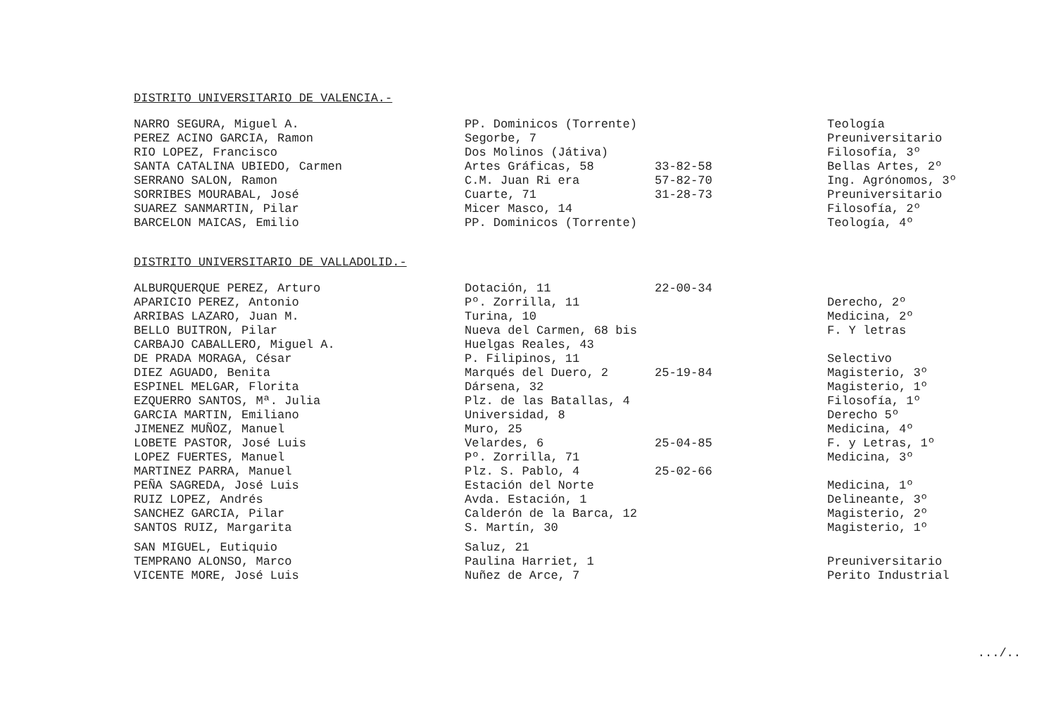DISTRITO UNIVERSITARIO DE VALENCIA.-
| NARRO SEGURA, Miguel A. | PP. Dominicos (Torrente) | | Teología |
| PEREZ ACINO GARCIA, Ramon | Segorbe, 7 | | Preuniversitario |
| RIO LOPEZ, Francisco | Dos Molinos (Játiva) | | Filosofía, 3º |
| SANTA CATALINA UBIEDO, Carmen | Artes Gráficas, 58 | 33-82-58 | Bellas Artes, 2º |
| SERRANO SALON, Ramon | C.M. Juan Ri era | 57-82-70 | Ing. Agrónomos, 3º |
| SORRIBES MOURABAL, José | Cuarte, 71 | 31-28-73 | Preuniversitario |
| SUAREZ SANMARTIN, Pilar | Micer Masco, 14 | | Filosofía, 2º |
| BARCELON MAICAS, Emilio | PP. Dominicos (Torrente) | | Teología, 4º |
DISTRITO UNIVERSITARIO DE VALLADOLID.-
| ALBURQUERQUE PEREZ, Arturo | Dotación, 11 | 22-00-34 | |
| APARICIO PEREZ, Antonio | Pº. Zorrilla, 11 | | Derecho, 2º |
| ARRIBAS LAZARO, Juan M. | Turina, 10 | | Medicina, 2º |
| BELLO BUITRON, Pilar | Nueva del Carmen, 68 bis | | F. Y letras |
| CARBAJO CABALLERO, Miguel A. | Huelgas Reales, 43 | | |
| DE PRADA MORAGA, César | P. Filipinos, 11 | | Selectivo |
| DIEZ AGUADO, Benita | Marqués del Duero, 2 | 25-19-84 | Magisterio, 3º |
| ESPINEL MELGAR, Florita | Dársena, 32 | | Magisterio, 1º |
| EZQUERRO SANTOS, Mª. Julia | Plz. de las Batallas, 4 | | Filosofía, 1º |
| GARCIA MARTIN, Emiliano | Universidad, 8 | | Derecho 5º |
| JIMENEZ MUÑOZ, Manuel | Muro, 25 | | Medicina, 4º |
| LOBETE PASTOR, José Luis | Velardes, 6 | 25-04-85 | F. y Letras, 1º |
| LOPEZ FUERTES, Manuel | Pº. Zorrilla, 71 | | Medicina, 3º |
| MARTINEZ PARRA, Manuel | Plz. S. Pablo, 4 | 25-02-66 | |
| PEÑA SAGREDA, José Luis | Estación del Norte | | Medicina, 1º |
| RUIZ LOPEZ, Andrés | Avda. Estación, 1 | | Delineante, 3º |
| SANCHEZ GARCIA, Pilar | Calderón de la Barca, 12 | | Magisterio, 2º |
| SANTOS RUIZ, Margarita | S. Martín, 30 | | Magisterio, 1º |
| SAN MIGUEL, Eutiquio | Saluz, 21 | | |
| TEMPRANO ALONSO, Marco | Paulina Harriet, 1 | | Preuniversitario |
| VICENTE MORE, José Luis | Nuñez de Arce, 7 | | Perito Industrial |
.../..